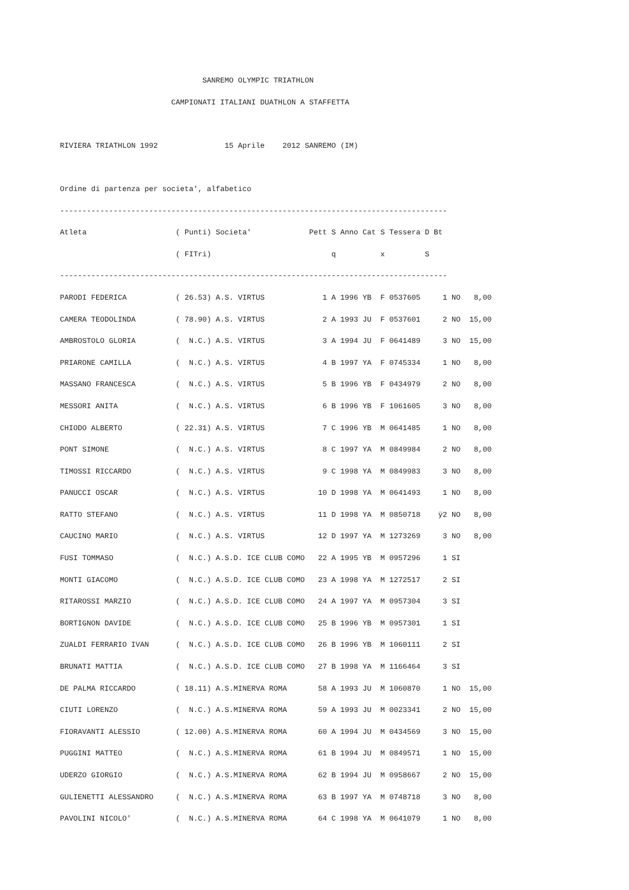SANREMO OLYMPIC TRIATHLON
                         CAMPIONATI ITALIANI DUATHLON A STAFFETTA

RIVIERA TRIATHLON 1992               15 Aprile    2012 SANREMO (IM)

Ordine di partenza per societa', alfabetico
---------------------------------------------------------------------------------------
Atleta                    ( Punti) Societa'             Pett S Anno Cat S Tessera D Bt
                          ( FITri)                           q          x         S
---------------------------------------------------------------------------------------
PARODI FEDERICA           ( 26.53) A.S. VIRTUS             1 A 1996 YB  F 0537605     1 NO   8,00
CAMERA TEODOLINDA         ( 78.90) A.S. VIRTUS             2 A 1993 JU  F 0537601     2 NO  15,00
AMBROSTOLO GLORIA         (  N.C.) A.S. VIRTUS             3 A 1994 JU  F 0641489     3 NO  15,00
PRIARONE CAMILLA          (  N.C.) A.S. VIRTUS             4 B 1997 YA  F 0745334     1 NO   8,00
MASSANO FRANCESCA         (  N.C.) A.S. VIRTUS             5 B 1996 YB  F 0434979     2 NO   8,00
MESSORI ANITA             (  N.C.) A.S. VIRTUS             6 B 1996 YB  F 1061605     3 NO   8,00
CHIODO ALBERTO            ( 22.31) A.S. VIRTUS             7 C 1996 YB  M 0641485     1 NO   8,00
PONT SIMONE               (  N.C.) A.S. VIRTUS             8 C 1997 YA  M 0849984     2 NO   8,00
TIMOSSI RICCARDO          (  N.C.) A.S. VIRTUS             9 C 1998 YA  M 0849983     3 NO   8,00
PANUCCI OSCAR             (  N.C.) A.S. VIRTUS            10 D 1998 YA  M 0641493     1 NO   8,00
RATTO STEFANO             (  N.C.) A.S. VIRTUS            11 D 1998 YA  M 0850718    ÿ2 NO   8,00
CAUCINO MARIO             (  N.C.) A.S. VIRTUS            12 D 1997 YA  M 1273269     3 NO   8,00
FUSI TOMMASO              (  N.C.) A.S.D. ICE CLUB COMO   22 A 1995 YB  M 0957296     1 SI
MONTI GIACOMO             (  N.C.) A.S.D. ICE CLUB COMO   23 A 1998 YA  M 1272517     2 SI
RITAROSSI MARZIO          (  N.C.) A.S.D. ICE CLUB COMO   24 A 1997 YA  M 0957304     3 SI
BORTIGNON DAVIDE          (  N.C.) A.S.D. ICE CLUB COMO   25 B 1996 YB  M 0957301     1 SI
ZUALDI FERRARIO IVAN      (  N.C.) A.S.D. ICE CLUB COMO   26 B 1996 YB  M 1060111     2 SI
BRUNATI MATTIA            (  N.C.) A.S.D. ICE CLUB COMO   27 B 1998 YA  M 1166464     3 SI
DE PALMA RICCARDO         ( 18.11) A.S.MINERVA ROMA       58 A 1993 JU  M 1060870     1 NO  15,00
CIUTI LORENZO             (  N.C.) A.S.MINERVA ROMA       59 A 1993 JU  M 0023341     2 NO  15,00
FIORAVANTI ALESSIO        ( 12.00) A.S.MINERVA ROMA       60 A 1994 JU  M 0434569     3 NO  15,00
PUGGINI MATTEO            (  N.C.) A.S.MINERVA ROMA       61 B 1994 JU  M 0849571     1 NO  15,00
UDERZO GIORGIO            (  N.C.) A.S.MINERVA ROMA       62 B 1994 JU  M 0958667     2 NO  15,00
GULIENETTI ALESSANDRO     (  N.C.) A.S.MINERVA ROMA       63 B 1997 YA  M 0748718     3 NO   8,00
PAVOLINI NICOLO'          (  N.C.) A.S.MINERVA ROMA       64 C 1998 YA  M 0641079     1 NO   8,00